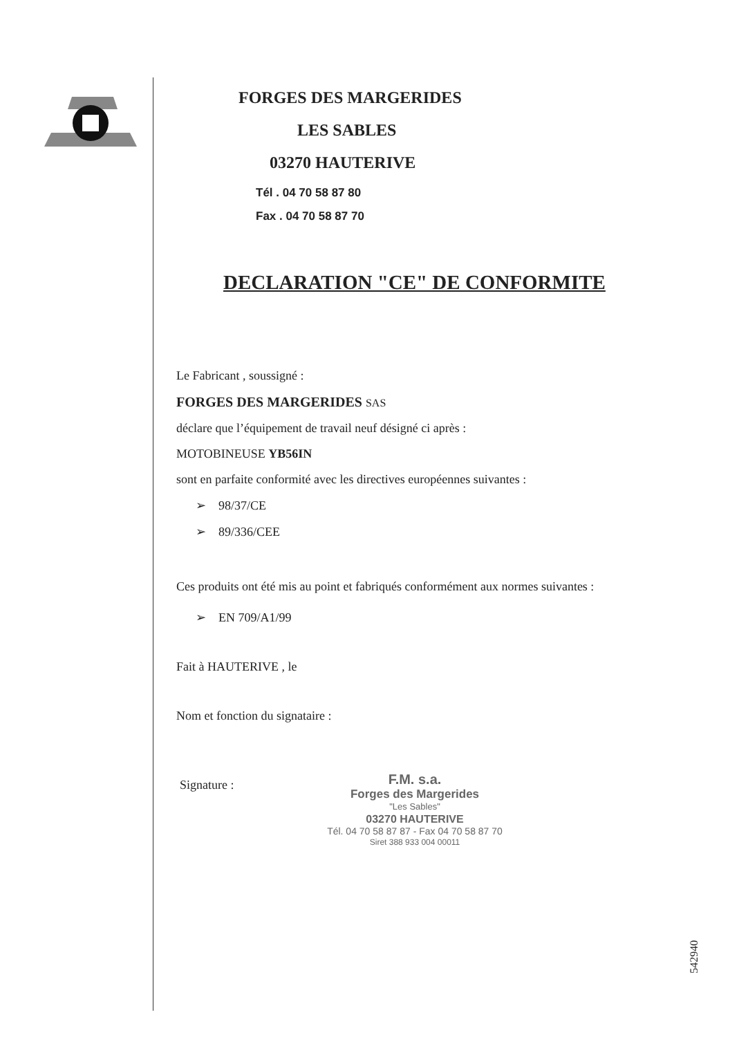FORGES DES MARGERIDES
LES SABLES
03270 HAUTERIVE
Tél . 04 70 58 87 80
Fax . 04 70 58 87 70
DECLARATION "CE" DE CONFORMITE
Le Fabricant , soussigné :
FORGES DES MARGERIDES SAS
déclare que l’équipement de travail neuf désigné ci après :
MOTOBINEUSE YB56IN
sont en parfaite conformité avec les directives européennes suivantes :
➢ 98/37/CE
➢ 89/336/CEE
Ces produits ont été mis au point et fabriqués conformément aux normes suivantes :
➢ EN 709/A1/99
Fait à HAUTERIVE , le
Nom et fonction du signataire :
Signature :
F.M. s.a.
Forges des Margerides
"Les Sables"
03270 HAUTERIVE
Tél. 04 70 58 87 87 - Fax 04 70 58 87 70
Siret 388 933 004 00011
542940